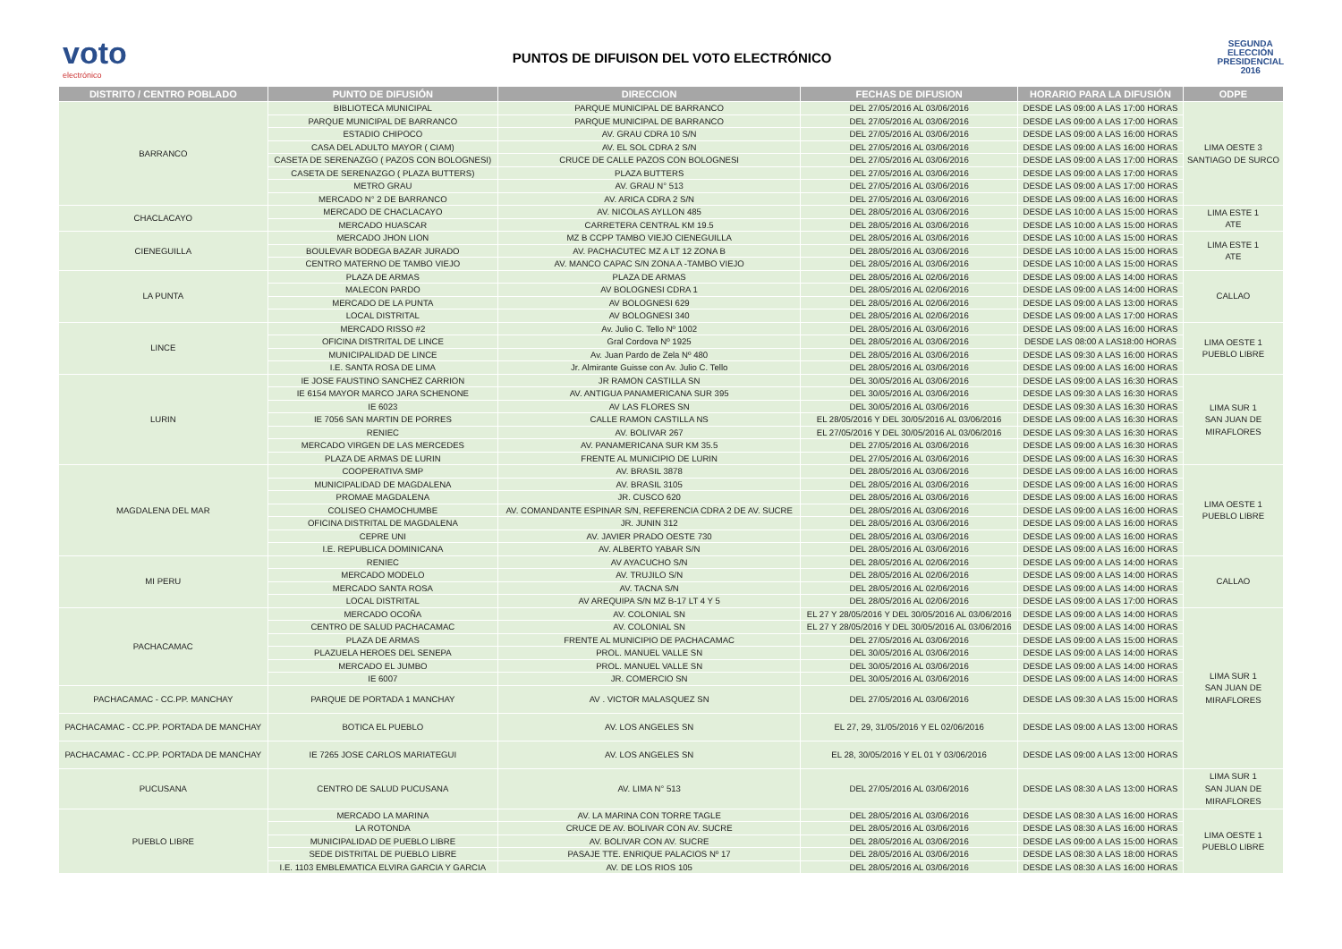voto
electrónico
PUNTOS DE DIFUISON DEL VOTO ELECTRÓNICO
SEGUNDA
ELECCIÓN
PRESIDENCIAL
2016
| DISTRITO / CENTRO POBLADO | PUNTO DE DIFUSIÓN | DIRECCION | FECHAS DE DIFUSION | HORARIO PARA LA DIFUSIÓN | ODPE |
| --- | --- | --- | --- | --- | --- |
| BARRANCO | BIBLIOTECA MUNICIPAL | PARQUE MUNICIPAL DE BARRANCO | DEL 27/05/2016 AL 03/06/2016 | DESDE LAS 09:00 A LAS 17:00 HORAS | LIMA OESTE 3 SANTIAGO DE SURCO |
| | PARQUE MUNICIPAL DE BARRANCO | PARQUE MUNICIPAL DE BARRANCO | DEL 27/05/2016 AL 03/06/2016 | DESDE LAS 09:00 A LAS 17:00 HORAS | |
| | ESTADIO CHIPOCO | AV. GRAU CDRA 10 S/N | DEL 27/05/2016 AL 03/06/2016 | DESDE LAS 09:00 A LAS 16:00 HORAS | |
| | CASA DEL ADULTO MAYOR ( CIAM) | AV. EL SOL CDRA 2 S/N | DEL 27/05/2016 AL 03/06/2016 | DESDE LAS 09:00 A LAS 16:00 HORAS | |
| | CASETA DE SERENAZGO ( PAZOS CON BOLOGNESI) | CRUCE DE CALLE PAZOS CON BOLOGNESI | DEL 27/05/2016 AL 03/06/2016 | DESDE LAS 09:00 A LAS 17:00 HORAS | |
| | CASETA DE SERENAZGO ( PLAZA BUTTERS) | PLAZA BUTTERS | DEL 27/05/2016 AL 03/06/2016 | DESDE LAS 09:00 A LAS 17:00 HORAS | |
| | METRO GRAU | AV. GRAU N° 513 | DEL 27/05/2016 AL 03/06/2016 | DESDE LAS 09:00 A LAS 17:00 HORAS | |
| | MERCADO N° 2 DE BARRANCO | AV. ARICA CDRA 2 S/N | DEL 27/05/2016 AL 03/06/2016 | DESDE LAS 09:00 A LAS 16:00 HORAS | |
| CHACLACAYO | MERCADO DE CHACLACAYO | AV. NICOLAS AYLLON 485 | DEL 28/05/2016 AL 03/06/2016 | DESDE LAS 10:00 A LAS 15:00 HORAS | LIMA ESTE 1 ATE |
| | MERCADO HUASCAR | CARRETERA CENTRAL KM 19.5 | DEL 28/05/2016 AL 03/06/2016 | DESDE LAS 10:00 A LAS 15:00 HORAS | |
| CIENEGUILLA | MERCADO JHON LION | MZ B CCPP TAMBO VIEJO CIENEGUILLA | DEL 28/05/2016 AL 03/06/2016 | DESDE LAS 10:00 A LAS 15:00 HORAS | LIMA ESTE 1 ATE |
| | BOULEVAR BODEGA BAZAR JURADO | AV. PACHACUTEC MZ A LT 12 ZONA B | DEL 28/05/2016 AL 03/06/2016 | DESDE LAS 10:00 A LAS 15:00 HORAS | |
| | CENTRO MATERNO DE TAMBO VIEJO | AV. MANCO CAPAC S/N ZONA A -TAMBO VIEJO | DEL 28/05/2016 AL 03/06/2016 | DESDE LAS 10:00 A LAS 15:00 HORAS | |
| LA PUNTA | PLAZA DE ARMAS | PLAZA DE ARMAS | DEL 28/05/2016 AL 02/06/2016 | DESDE LAS 09:00 A LAS 14:00 HORAS | CALLAO |
| | MALECON PARDO | AV BOLOGNESI CDRA 1 | DEL 28/05/2016 AL 02/06/2016 | DESDE LAS 09:00 A LAS 14:00 HORAS | |
| | MERCADO DE LA PUNTA | AV BOLOGNESI 629 | DEL 28/05/2016 AL 02/06/2016 | DESDE LAS 09:00 A LAS 13:00 HORAS | |
| | LOCAL DISTRITAL | AV BOLOGNESI 340 | DEL 28/05/2016 AL 02/06/2016 | DESDE LAS 09:00 A LAS 17:00 HORAS | |
| LINCE | MERCADO RISSO #2 | Av. Julio C. Tello Nº 1002 | DEL 28/05/2016 AL 03/06/2016 | DESDE LAS 09:00 A LAS 16:00 HORAS | LIMA OESTE 1 PUEBLO LIBRE |
| | OFICINA DISTRITAL DE LINCE | Gral Cordova Nº 1925 | DEL 28/05/2016 AL 03/06/2016 | DESDE LAS 08:00 A LAS18:00 HORAS | |
| | MUNICIPALIDAD DE LINCE | Av. Juan Pardo de Zela Nº 480 | DEL 28/05/2016 AL 03/06/2016 | DESDE LAS 09:30 A LAS 16:00 HORAS | |
| | I.E. SANTA ROSA DE LIMA | Jr. Almirante Guisse con Av. Julio C. Tello | DEL 28/05/2016 AL 03/06/2016 | DESDE LAS 09:00 A LAS 16:00 HORAS | |
| LURIN | IE JOSE FAUSTINO SANCHEZ CARRION | JR RAMON CASTILLA SN | DEL 30/05/2016 AL 03/06/2016 | DESDE LAS 09:00 A LAS 16:30 HORAS | LIMA SUR 1 SAN JUAN DE MIRAFLORES |
| | IE 6154 MAYOR MARCO JARA SCHENONE | AV. ANTIGUA PANAMERICANA SUR 395 | DEL 30/05/2016 AL 03/06/2016 | DESDE LAS 09:30 A LAS 16:30 HORAS | |
| | IE 6023 | AV LAS FLORES SN | DEL 30/05/2016 AL 03/06/2016 | DESDE LAS 09:30 A LAS 16:30 HORAS | |
| | IE 7056 SAN MARTIN DE PORRES | CALLE RAMON CASTILLA NS | EL 28/05/2016 Y DEL 30/05/2016 AL 03/06/2016 | DESDE LAS 09:00 A LAS 16:30 HORAS | |
| | RENIEC | AV. BOLIVAR 267 | EL 27/05/2016 Y DEL 30/05/2016 AL 03/06/2016 | DESDE LAS 09:30 A LAS 16:30 HORAS | |
| | MERCADO VIRGEN DE LAS MERCEDES | AV. PANAMERICANA SUR KM 35.5 | DEL 27/05/2016 AL 03/06/2016 | DESDE LAS 09:00 A LAS 16:30 HORAS | |
| | PLAZA DE ARMAS DE LURIN | FRENTE AL MUNICIPIO DE LURIN | DEL 27/05/2016 AL 03/06/2016 | DESDE LAS 09:00 A LAS 16:30 HORAS | |
| MAGDALENA DEL MAR | COOPERATIVA SMP | AV. BRASIL 3878 | DEL 28/05/2016 AL 03/06/2016 | DESDE LAS 09:00 A LAS 16:00 HORAS | LIMA OESTE 1 PUEBLO LIBRE |
| | MUNICIPALIDAD DE MAGDALENA | AV. BRASIL 3105 | DEL 28/05/2016 AL 03/06/2016 | DESDE LAS 09:00 A LAS 16:00 HORAS | |
| | PROMAE MAGDALENA | JR. CUSCO 620 | DEL 28/05/2016 AL 03/06/2016 | DESDE LAS 09:00 A LAS 16:00 HORAS | |
| | COLISEO CHAMOCHUMBE | AV. COMANDANTE ESPINAR S/N, REFERENCIA CDRA 2 DE AV. SUCRE | DEL 28/05/2016 AL 03/06/2016 | DESDE LAS 09:00 A LAS 16:00 HORAS | |
| | OFICINA DISTRITAL DE MAGDALENA | JR. JUNIN 312 | DEL 28/05/2016 AL 03/06/2016 | DESDE LAS 09:00 A LAS 16:00 HORAS | |
| | CEPRE UNI | AV. JAVIER PRADO OESTE 730 | DEL 28/05/2016 AL 03/06/2016 | DESDE LAS 09:00 A LAS 16:00 HORAS | |
| | I.E. REPUBLICA DOMINICANA | AV. ALBERTO YABAR S/N | DEL 28/05/2016 AL 03/06/2016 | DESDE LAS 09:00 A LAS 16:00 HORAS | |
| MI PERU | RENIEC | AV AYACUCHO S/N | DEL 28/05/2016 AL 02/06/2016 | DESDE LAS 09:00 A LAS 14:00 HORAS | CALLAO |
| | MERCADO MODELO | AV. TRUJILO S/N | DEL 28/05/2016 AL 02/06/2016 | DESDE LAS 09:00 A LAS 14:00 HORAS | |
| | MERCADO SANTA ROSA | AV. TACNA S/N | DEL 28/05/2016 AL 02/06/2016 | DESDE LAS 09:00 A LAS 14:00 HORAS | |
| | LOCAL DISTRITAL | AV AREQUIPA S/N MZ B-17 LT 4 Y 5 | DEL 28/05/2016 AL 02/06/2016 | DESDE LAS 09:00 A LAS 17:00 HORAS | |
| PACHACAMAC | MERCADO OCOÑA | AV. COLONIAL SN | EL 27 Y 28/05/2016 Y DEL 30/05/2016 AL 03/06/2016 | DESDE LAS 09:00 A LAS 14:00 HORAS | LIMA SUR 1 SAN JUAN DE MIRAFLORES |
| | CENTRO DE SALUD PACHACAMAC | AV. COLONIAL SN | EL 27 Y 28/05/2016 Y DEL 30/05/2016 AL 03/06/2016 | DESDE LAS 09:00 A LAS 14:00 HORAS | |
| | PLAZA DE ARMAS | FRENTE AL MUNICIPIO DE PACHACAMAC | DEL 27/05/2016 AL 03/06/2016 | DESDE LAS 09:00 A LAS 15:00 HORAS | |
| | PLAZUELA HEROES DEL SENEPA | PROL. MANUEL VALLE SN | DEL 30/05/2016 AL 03/06/2016 | DESDE LAS 09:00 A LAS 14:00 HORAS | |
| | MERCADO EL JUMBO | PROL. MANUEL VALLE SN | DEL 30/05/2016 AL 03/06/2016 | DESDE LAS 09:00 A LAS 14:00 HORAS | |
| | IE 6007 | JR. COMERCIO SN | DEL 30/05/2016 AL 03/06/2016 | DESDE LAS 09:00 A LAS 14:00 HORAS | |
| PACHACAMAC - CC.PP. MANCHAY | PARQUE DE PORTADA 1 MANCHAY | AV . VICTOR MALASQUEZ SN | DEL 27/05/2016 AL 03/06/2016 | DESDE LAS 09:30 A LAS 15:00 HORAS | |
| PACHACAMAC - CC.PP. PORTADA DE MANCHAY | BOTICA EL PUEBLO | AV. LOS ANGELES SN | EL 27, 29, 31/05/2016 Y EL 02/06/2016 | DESDE LAS 09:00 A LAS 13:00 HORAS | |
| PACHACAMAC - CC.PP. PORTADA DE MANCHAY | IE 7265 JOSE CARLOS MARIATEGUI | AV. LOS ANGELES SN | EL 28, 30/05/2016 Y EL 01 Y 03/06/2016 | DESDE LAS 09:00 A LAS 13:00 HORAS | |
| PUCUSANA | CENTRO DE SALUD PUCUSANA | AV. LIMA N° 513 | DEL 27/05/2016 AL 03/06/2016 | DESDE LAS 08:30 A LAS 13:00 HORAS | LIMA SUR 1 SAN JUAN DE MIRAFLORES |
| PUEBLO LIBRE | MERCADO LA MARINA | AV. LA MARINA CON TORRE TAGLE | DEL 28/05/2016 AL 03/06/2016 | DESDE LAS 08:30 A LAS 16:00 HORAS | LIMA OESTE 1 PUEBLO LIBRE |
| | LA ROTONDA | CRUCE DE AV. BOLIVAR CON AV. SUCRE | DEL 28/05/2016 AL 03/06/2016 | DESDE LAS 08:30 A LAS 16:00 HORAS | |
| | MUNICIPALIDAD DE PUEBLO LIBRE | AV. BOLIVAR CON AV. SUCRE | DEL 28/05/2016 AL 03/06/2016 | DESDE LAS 09:00 A LAS 15:00 HORAS | |
| | SEDE DISTRITAL DE PUEBLO LIBRE | PASAJE TTE. ENRIQUE PALACIOS Nº 17 | DEL 28/05/2016 AL 03/06/2016 | DESDE LAS 08:30 A LAS 18:00 HORAS | |
| | I.E. 1103 EMBLEMATICA ELVIRA GARCIA Y GARCIA | AV. DE LOS RIOS 105 | DEL 28/05/2016 AL 03/06/2016 | DESDE LAS 08:30 A LAS 16:00 HORAS | |